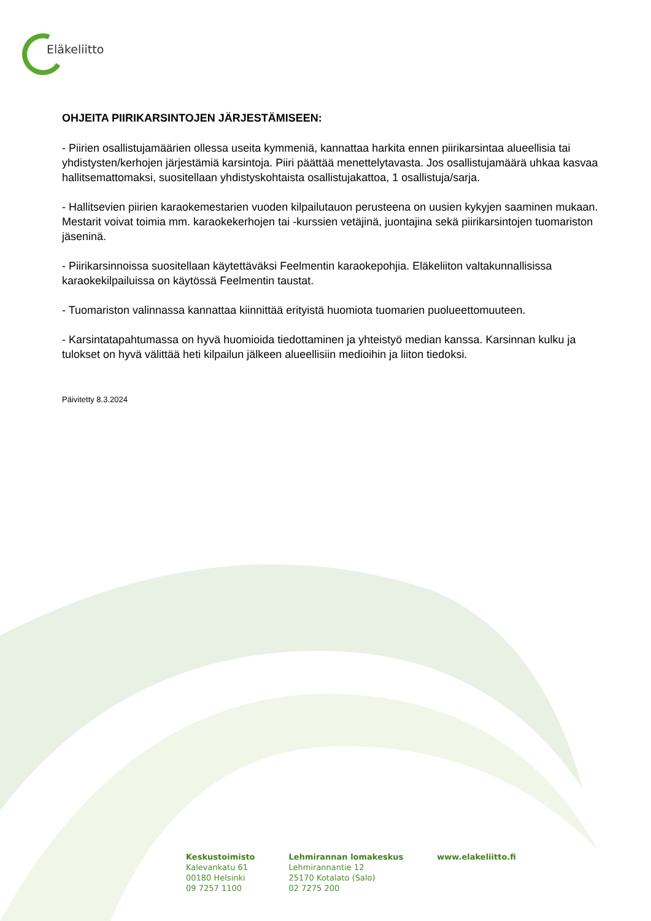Eläkeliitto
OHJEITA PIIRIKARSINTOJEN JÄRJESTÄMISEEN:
- Piirien osallistujamäärien ollessa useita kymmeniä, kannattaa harkita ennen piirikarsintaa alueellisia tai yhdistysten/kerhojen järjestämiä karsintoja. Piiri päättää menettelytavasta. Jos osallistujamäärä uhkaa kasvaa hallitsemattomaksi, suositellaan yhdistyskohtaista osallistujakattoa, 1 osallistuja/sarja.
- Hallitsevien piirien karaokemestarien vuoden kilpailutauon perusteena on uusien kykyjen saaminen mukaan. Mestarit voivat toimia mm. karaokekerhojen tai -kurssien vetäjinä, juontajina sekä piirikarsintojen tuomariston jäseninä.
- Piirikarsinnoissa suositellaan käytettäväksi Feelmentin karaokepohjia. Eläkeliiton valtakunnallisissa karaokekilpailuissa on käytössä Feelmentin taustat.
- Tuomariston valinnassa kannattaa kiinnittää erityistä huomiota tuomarien puolueettomuuteen.
- Karsintatapahtumassa on hyvä huomioida tiedottaminen ja yhteistyö median kanssa. Karsinnan kulku ja tulokset on hyvä välittää heti kilpailun jälkeen alueellisiin medioihin ja liiton tiedoksi.
Päivitetty 8.3.2024
Keskustoimisto
Kalevankatu 61
00180 Helsinki
09 7257 1100
Lehmirannan lomakeskus
Lehmirannantie 12
25170 Kotalato (Salo)
02 7275 200
www.elakeliitto.fi